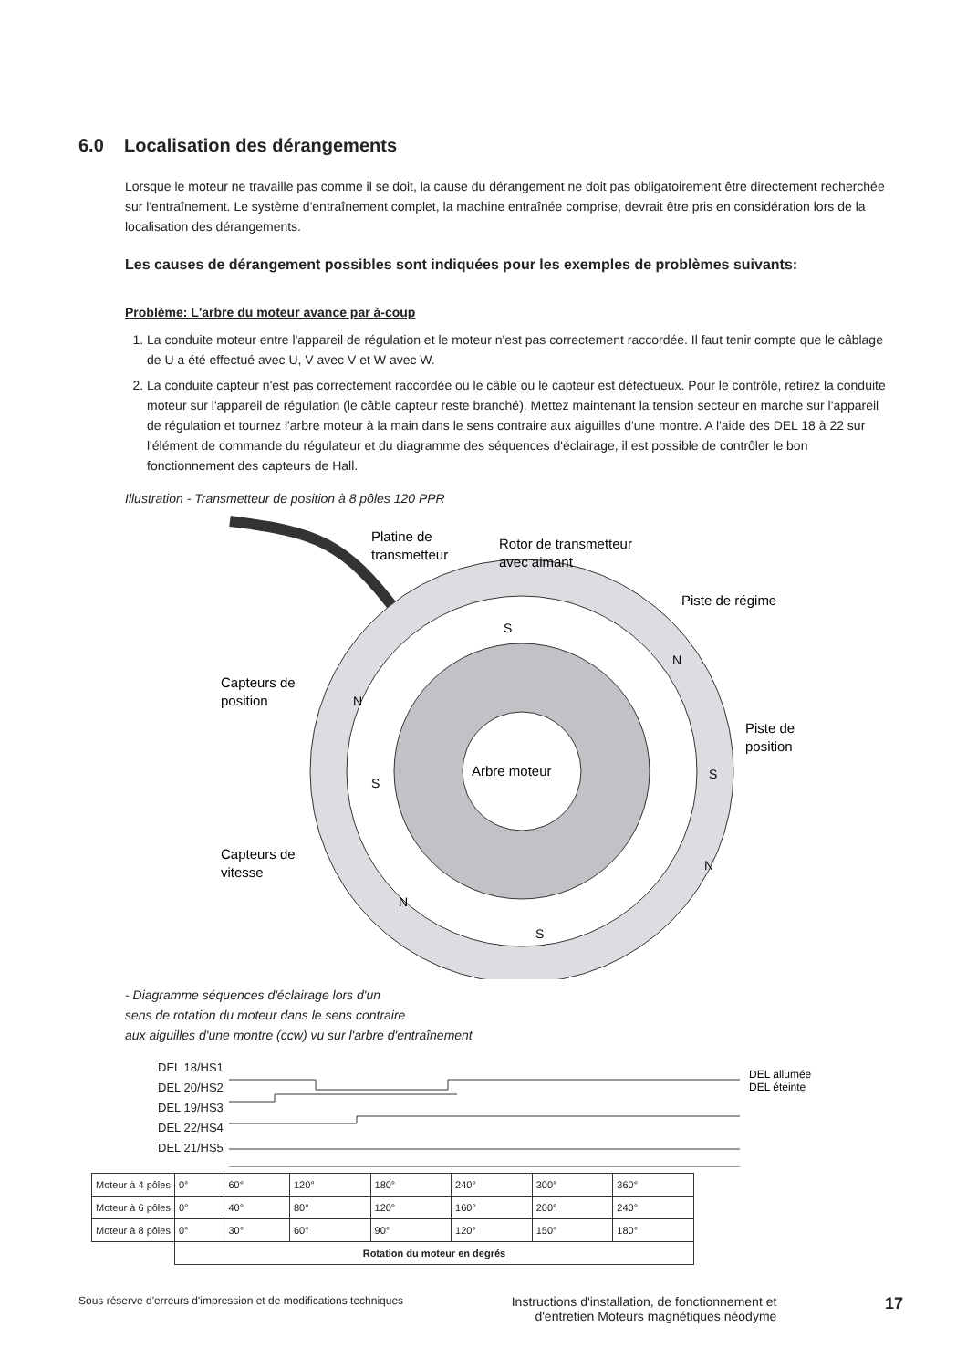6.0 Localisation des dérangements
Lorsque le moteur ne travaille pas comme il se doit, la cause du dérangement ne doit pas obligatoirement être directement recherchée sur l'entraînement. Le système d'entraînement complet, la machine entraînée comprise, devrait être pris en considération lors de la localisation des dérangements.
Les causes de dérangement possibles sont indiquées pour les exemples de problèmes suivants:
Problème: L'arbre du moteur avance par à-coup
1. La conduite moteur entre l'appareil de régulation et le moteur n'est pas correctement raccordée. Il faut tenir compte que le câblage de U a été effectué avec U, V avec V et W avec W.
2. La conduite capteur n'est pas correctement raccordée ou le câble ou le capteur est défectueux. Pour le contrôle, retirez la conduite moteur sur l'appareil de régulation (le câble capteur reste branché). Mettez maintenant la tension secteur en marche sur l'appareil de régulation et tournez l'arbre moteur à la main dans le sens contraire aux aiguilles d'une montre. A l'aide des DEL 18 à 22 sur l'élément de commande du régulateur et du diagramme des séquences d'éclairage, il est possible de contrôler le bon fonctionnement des capteurs de Hall.
Illustration - Transmetteur de position à 8 pôles 120 PPR
Arbre moteur
Platine de
transmetteur
Rotor de transmetteur
avec aimant
Piste de régime
Piste de
position
Capteurs de
position
Capteurs de
vitesse
S
S
S
S
N
N
N
N
- Diagramme séquences d'éclairage lors d'un
sens de rotation du moteur dans le sens contraire
aux aiguilles d'une montre (ccw) vu sur l'arbre d'entraînement
DEL 18/HS1
DEL 20/HS2
DEL 19/HS3
DEL 22/HS4
DEL 21/HS5
DEL allumée
DEL éteinte
| Moteur à 4 pôles | 0° | 60° | 120° | 180° | 240° | 300° | 360° |
| Moteur à 6 pôles | 0° | 40° | 80° | 120° | 160° | 200° | 240° |
| Moteur à 8 pôles | 0° | 30° | 60° | 90° | 120° | 150° | 180° |
| | Rotation du moteur en degrés | | | | | | |
Sous réserve d'erreurs d'impression et de modifications techniques Instructions d'installation, de fonctionnement et
d'entretien Moteurs magnétiques néodyme 17